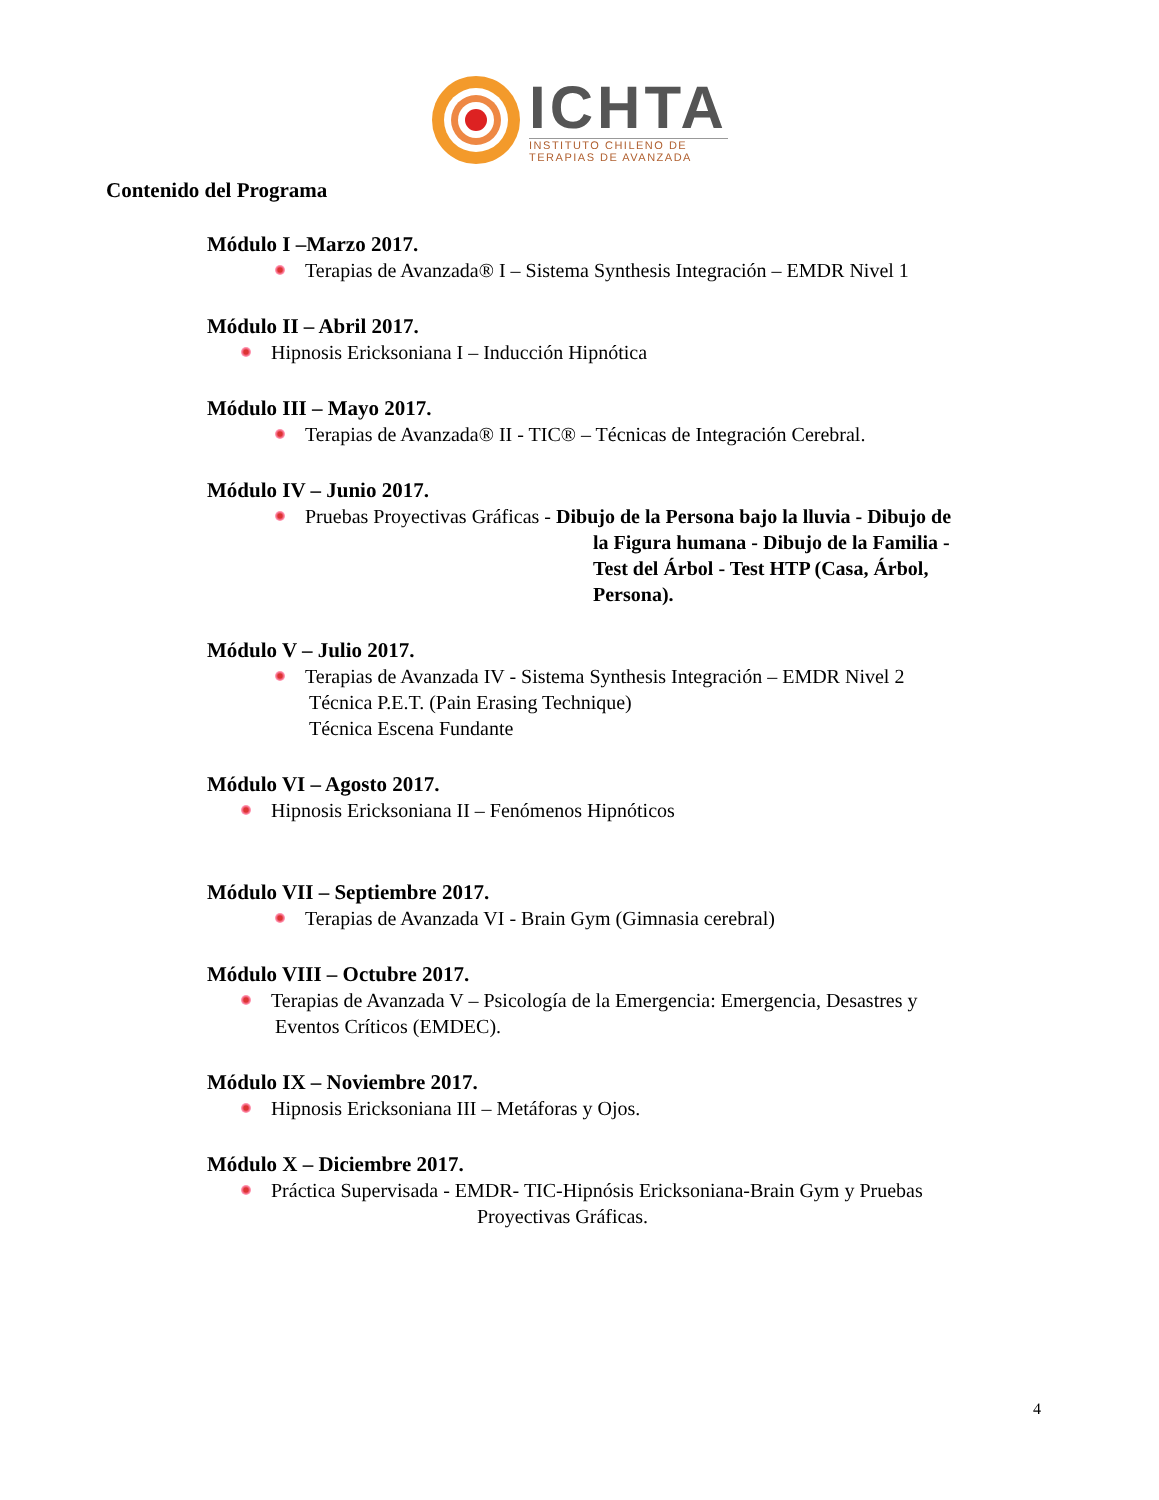ICHTA
INSTITUTO CHILENO DE
TERAPIAS DE AVANZADA
Contenido del Programa
Módulo I –Marzo 2017.
Terapias de Avanzada® I – Sistema Synthesis Integración – EMDR Nivel 1
Módulo II – Abril 2017.
Hipnosis Ericksoniana I – Inducción Hipnótica
Módulo III – Mayo 2017.
Terapias de Avanzada® II - TIC® – Técnicas de Integración Cerebral.
Módulo IV – Junio 2017.
Pruebas Proyectivas Gráficas - Dibujo de la Persona bajo la lluvia - Dibujo de
la Figura humana - Dibujo de la Familia -
Test del Árbol - Test HTP (Casa, Árbol,
Persona).
Módulo V – Julio 2017.
Terapias de Avanzada IV - Sistema Synthesis Integración – EMDR Nivel 2
Técnica P.E.T. (Pain Erasing Technique)
Técnica Escena Fundante
Módulo VI – Agosto 2017.
Hipnosis Ericksoniana II – Fenómenos Hipnóticos
Módulo VII – Septiembre 2017.
Terapias de Avanzada VI - Brain Gym (Gimnasia cerebral)
Módulo VIII – Octubre 2017.
Terapias de Avanzada V – Psicología de la Emergencia: Emergencia, Desastres y
Eventos Críticos (EMDEC).
Módulo IX – Noviembre 2017.
Hipnosis Ericksoniana III – Metáforas y Ojos.
Módulo X – Diciembre 2017.
Práctica Supervisada - EMDR- TIC-Hipnósis Ericksoniana-Brain Gym y Pruebas
Proyectivas Gráficas.
4